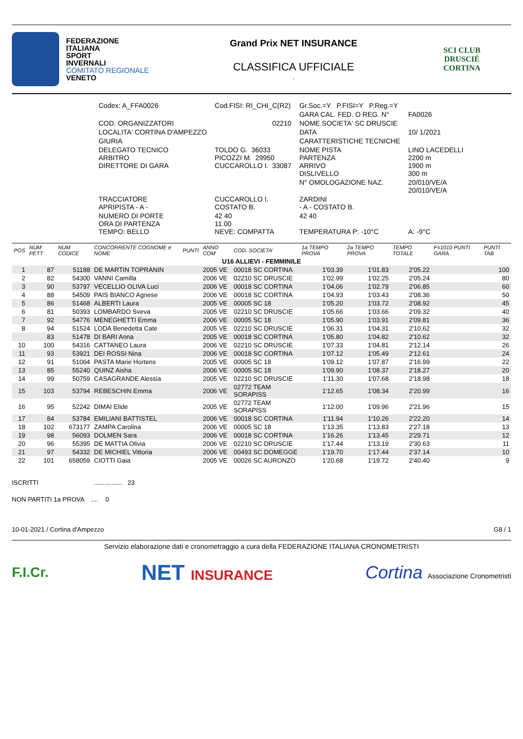FEDERAZIONE
ITALIANA
SPORT
INVERNALI
COMITATO REGIONALE
VENETO
Grand Prix NET INSURANCE
CLASSIFICA UFFICIALE
.
SCI CLUB
DRUSCIÉ
CORTINA
| Codex: A_FFA0026 | Cod.FISI: RI_CHI_C(R2) | Gr.Soc.=Y P.FISI=Y P.Reg.=Y | |
| | | GARA CAL. FED. O REG. N° | FA0026 |
| COD. ORGANIZZATORI | 02210 | NOME SOCIETA' SC DRUSCIE | |
| LOCALITA' CORTINA D'AMPEZZO | | DATA | 10/ 1/2021 |
| GIURIA | | CARATTERISTICHE TECNICHE | |
| DELEGATO TECNICO ARBITRO DIRETTORE DI GARA | TOLDO G. 36033 PICOZZI M. 29950 CUCCAROLLO I. 33087 | NOME PISTA PARTENZA ARRIVO DISLIVELLO | LINO LACEDELLI 2200 m 1900 m 300 m |
| | | N° OMOLOGAZIONE NAZ. | 20/010/VE/A 20/010/VE/A |
| TRACCIATORE APRIPISTA - A - | CUCCAROLLO I. COSTATO B. | ZARDINI - A - COSTATO B. | |
| NUMERO DI PORTE ORA DI PARTENZA TEMPO: BELLO | 42 40 11.00 NEVE: COMPATTA | 42 40 TEMPERATURA P: -10°C | A: -9°C |
| POS | NUM PETT | NUM CODICE | CONCORRENTE COGNOME e NOME | PUNTI | ANNO COM | COD. SOCIETA' | 1a TEMPO PROVA | 2a TEMPO PROVA | TEMPO TOTALE | F=1010 PUNTI GARA | PUNTI TAB |
| --- | --- | --- | --- | --- | --- | --- | --- | --- | --- | --- | --- |
| U16 ALLIEVI - FEMMINILE | | | | | | | | | | | |
| 1 | 87 | 51188 | DE MARTIN TOPRANIN | | 2005 VE | 00018 SC CORTINA | 1'03.39 | 1'01.83 | 2'05.22 | | 100 |
| 2 | 82 | 54300 | VANNI Camilla | | 2006 VE | 02210 SC DRUSCIE | 1'02.99 | 1'02.25 | 2'05.24 | | 80 |
| 3 | 90 | 53797 | VECELLIO OLIVA Luci | | 2006 VE | 00018 SC CORTINA | 1'04.06 | 1'02.79 | 2'06.85 | | 60 |
| 4 | 88 | 54509 | PAIS BIANCO Agnese | | 2006 VE | 00018 SC CORTINA | 1'04.93 | 1'03.43 | 2'08.36 | | 50 |
| 5 | 86 | 51468 | ALBERTI Laura | | 2005 VE | 00005 SC 18 | 1'05.20 | 1'03.72 | 2'08.92 | | 45 |
| 6 | 81 | 50393 | LOMBARDO Sveva | | 2005 VE | 02210 SC DRUSCIE | 1'05.66 | 1'03.66 | 2'09.32 | | 40 |
| 7 | 92 | 54776 | MENEGHETTI Emma | | 2006 VE | 00005 SC 18 | 1'05.90 | 1'03.91 | 2'09.81 | | 36 |
| 8 | 94 | 51524 | LODA Benedetta Cate | | 2005 VE | 02210 SC DRUSCIE | 1'06.31 | 1'04.31 | 2'10.62 | | 32 |
| | 83 | 51478 | DI BARI Anna | | 2005 VE | 00018 SC CORTINA | 1'05.80 | 1'04.82 | 2'10.62 | | 32 |
| 10 | 100 | 54316 | CATTANEO Laura | | 2006 VE | 02210 SC DRUSCIE | 1'07.33 | 1'04.81 | 2'12.14 | | 26 |
| 11 | 93 | 53921 | DEI ROSSI Nina | | 2006 VE | 00018 SC CORTINA | 1'07.12 | 1'05.49 | 2'12.61 | | 24 |
| 12 | 91 | 51064 | PASTA Marie Hortens | | 2005 VE | 00005 SC 18 | 1'09.12 | 1'07.87 | 2'16.99 | | 22 |
| 13 | 85 | 55240 | QUINZ Aisha | | 2006 VE | 00005 SC 18 | 1'09.90 | 1'08.37 | 2'18.27 | | 20 |
| 14 | 99 | 50759 | CASAGRANDE Alessia | | 2005 VE | 02210 SC DRUSCIE | 1'11.30 | 1'07.68 | 2'18.98 | | 18 |
| 15 | 103 | 53794 | REBESCHIN Emma | | 2006 VE | 02772 TEAM SORAPISS | 1'12.65 | 1'08.34 | 2'20.99 | | 16 |
| 16 | 95 | 52242 | DIMAI Elide | | 2005 VE | 02772 TEAM SORAPISS | 1'12.00 | 1'09.96 | 2'21.96 | | 15 |
| 17 | 84 | 53784 | EMILIANI BATTISTEL | | 2006 VE | 00018 SC CORTINA | 1'11.94 | 1'10.26 | 2'22.20 | | 14 |
| 18 | 102 | 673177 | ZAMPA Carolina | | 2006 VE | 00005 SC 18 | 1'13.35 | 1'13.83 | 2'27.18 | | 13 |
| 19 | 98 | 56093 | DOLMEN Sara | | 2006 VE | 00018 SC CORTINA | 1'16.26 | 1'13.45 | 2'29.71 | | 12 |
| 20 | 96 | 55395 | DE MATTIA Olivia | | 2006 VE | 02210 SC DRUSCIE | 1'17.44 | 1'13.19 | 2'30.63 | | 11 |
| 21 | 97 | 54332 | DE MICHIEL Vittoria | | 2006 VE | 00493 SC DOMEGGE | 1'19.70 | 1'17.44 | 2'37.14 | | 10 |
| 22 | 101 | 658059 | CIOTTI Gaia | | 2005 VE | 00026 SC AURONZO | 1'20.68 | 1'19.72 | 2'40.40 | | 9 |
ISCRITTI ................ 23
NON PARTITI 1a PROVA .... 0
10-01-2021 / Cortina d'Ampezzo G8 / 1
Servizio elaborazione dati e cronometraggio a cura della FEDERAZIONE ITALIANA CRONOMETRISTI
F.I.Cr.
NET INSURANCE
Cortina Associazione Cronometristi